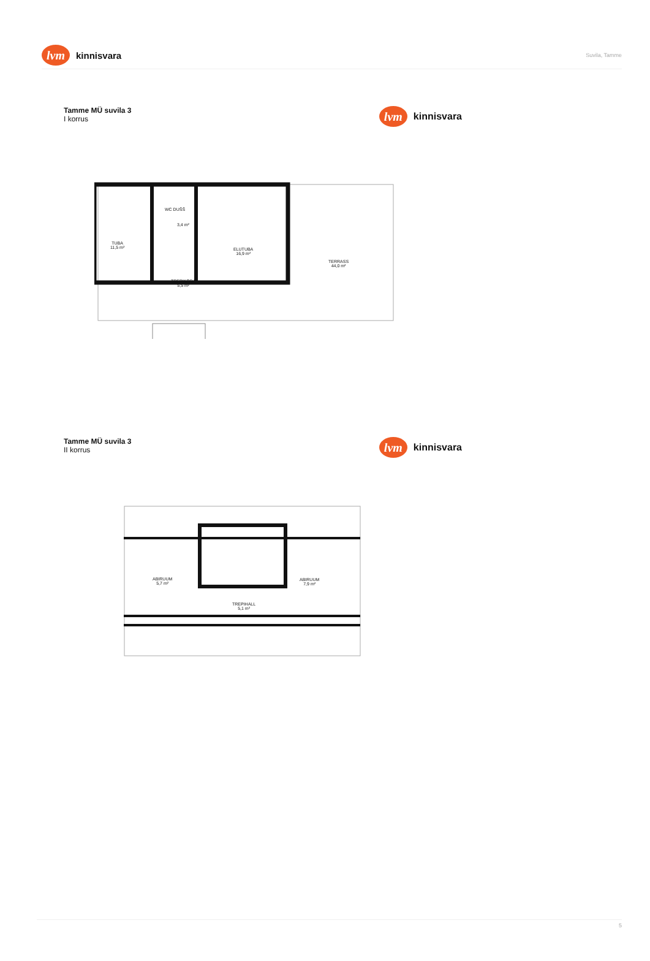lvm
kinnisvara
Suvila, Tamme
Tamme MÜ suvila 3
I korrus
lvm
kinnisvara
TUBA
11,5 m²
WC DUŠŠ
3,4 m²
ELUTUBA
16,9 m²
TREPIKODA
5,5 m²
TERRASS
44,0 m²
Tamme MÜ suvila 3
II korrus
lvm
kinnisvara
ABIRUUM
5,7 m²
ABIRUUM
7,9 m²
TREPIHALL
5,1 m²
5